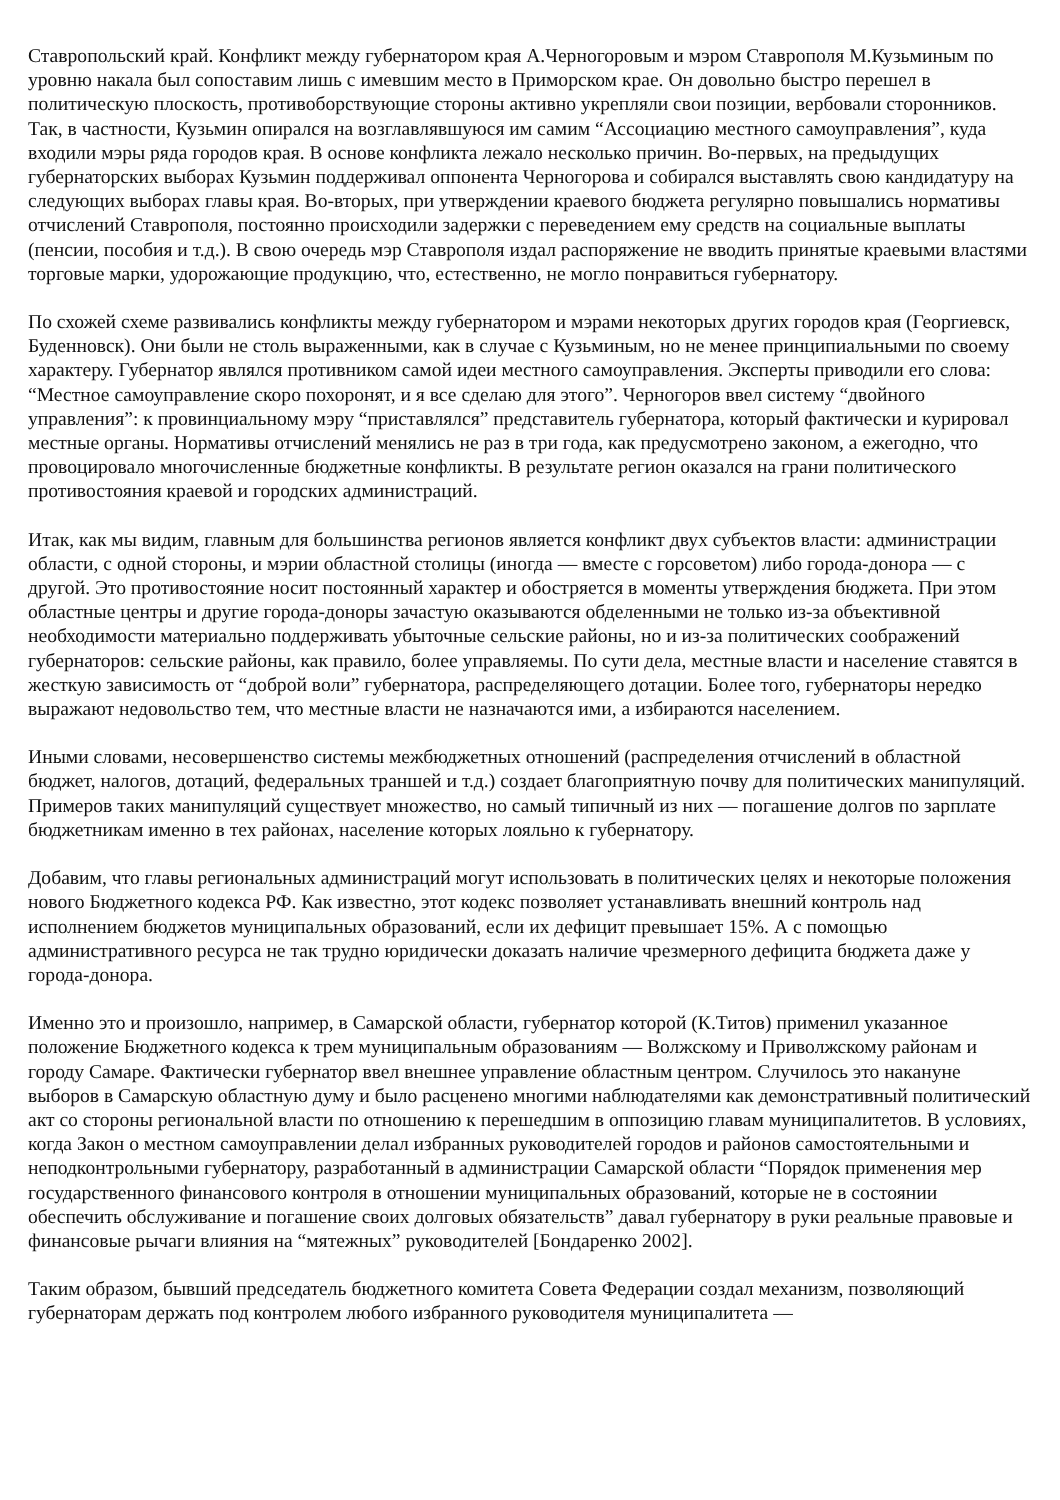Ставропольский край. Конфликт между губернатором края А.Черногоровым и мэром Ставрополя М.Кузьминым по уровню накала был сопоставим лишь с имевшим место в Приморском крае. Он довольно быстро перешел в политическую плоскость, противоборствующие стороны активно укрепляли свои позиции, вербовали сторонников. Так, в частности, Кузьмин опирался на возглавлявшуюся им самим “Ассоциацию местного самоуправления”, куда входили мэры ряда городов края. В основе конфликта лежало несколько причин. Во-первых, на предыдущих губернаторских выборах Кузьмин поддерживал оппонента Черногорова и собирался выставлять свою кандидатуру на следующих выборах главы края. Во-вторых, при утверждении краевого бюджета регулярно повышались нормативы отчислений Ставрополя, постоянно происходили задержки с переведением ему средств на социальные выплаты (пенсии, пособия и т.д.). В свою очередь мэр Ставрополя издал распоряжение не вводить принятые краевыми властями торговые марки, удорожающие продукцию, что, естественно, не могло понравиться губернатору.
По схожей схеме развивались конфликты между губернатором и мэрами некоторых других городов края (Георгиевск, Буденновск). Они были не столь выраженными, как в случае с Кузьминым, но не менее принципиальными по своему характеру. Губернатор являлся противником самой идеи местного самоуправления. Эксперты приводили его слова: “Местное самоуправление скоро похоронят, и я все сделаю для этого”. Черногоров ввел систему “двойного управления”: к провинциальному мэру “приставлялся” представитель губернатора, который фактически и курировал местные органы. Нормативы отчислений менялись не раз в три года, как предусмотрено законом, а ежегодно, что провоцировало многочисленные бюджетные конфликты. В результате регион оказался на грани политического противостояния краевой и городских администраций.
Итак, как мы видим, главным для большинства регионов является конфликт двух субъектов власти: администрации области, с одной стороны, и мэрии областной столицы (иногда — вместе с горсоветом) либо города-донора — с другой. Это противостояние носит постоянный характер и обостряется в моменты утверждения бюджета. При этом областные центры и другие города-доноры зачастую оказываются обделенными не только из-за объективной необходимости материально поддерживать убыточные сельские районы, но и из-за политических соображений губернаторов: сельские районы, как правило, более управляемы. По сути дела, местные власти и население ставятся в жесткую зависимость от “доброй воли” губернатора, распределяющего дотации. Более того, губернаторы нередко выражают недовольство тем, что местные власти не назначаются ими, а избираются населением.
Иными словами, несовершенство системы межбюджетных отношений (распределения отчислений в областной бюджет, налогов, дотаций, федеральных траншей и т.д.) создает благоприятную почву для политических манипуляций. Примеров таких манипуляций существует множество, но самый типичный из них — погашение долгов по зарплате бюджетникам именно в тех районах, население которых лояльно к губернатору.
Добавим, что главы региональных администраций могут использовать в политических целях и некоторые положения нового Бюджетного кодекса РФ. Как известно, этот кодекс позволяет устанавливать внешний контроль над исполнением бюджетов муниципальных образований, если их дефицит превышает 15%. А с помощью административного ресурса не так трудно юридически доказать наличие чрезмерного дефицита бюджета даже у города-донора.
Именно это и произошло, например, в Самарской области, губернатор которой (К.Титов) применил указанное положение Бюджетного кодекса к трем муниципальным образованиям — Волжскому и Приволжскому районам и городу Самаре. Фактически губернатор ввел внешнее управление областным центром. Случилось это накануне выборов в Самарскую областную думу и было расценено многими наблюдателями как демонстративный политический акт со стороны региональной власти по отношению к перешедшим в оппозицию главам муниципалитетов. В условиях, когда Закон о местном самоуправлении делал избранных руководителей городов и районов самостоятельными и неподконтрольными губернатору, разработанный в администрации Самарской области “Порядок применения мер государственного финансового контроля в отношении муниципальных образований, которые не в состоянии обеспечить обслуживание и погашение своих долговых обязательств” давал губернатору в руки реальные правовые и финансовые рычаги влияния на “мятежных” руководителей [Бондаренко 2002].
Таким образом, бывший председатель бюджетного комитета Совета Федерации создал механизм, позволяющий губернаторам держать под контролем любого избранного руководителя муниципалитета —